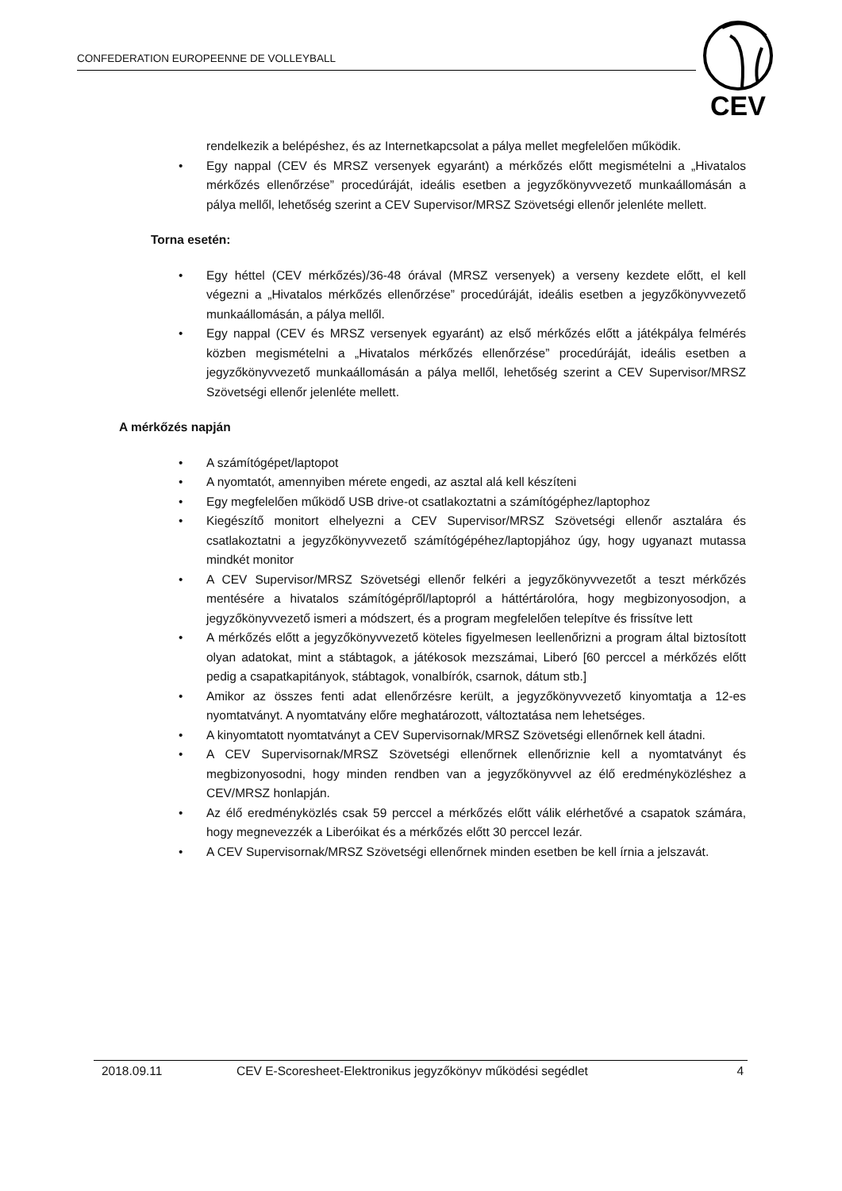CONFEDERATION EUROPEENNE DE VOLLEYBALL
CEV
rendelkezik a belépéshez, és az Internetkapcsolat a pálya mellet megfelelően működik.
• Egy nappal (CEV és MRSZ versenyek egyaránt) a mérkőzés előtt megismételni a „Hivatalos mérkőzés ellenőrzése” procedúráját, ideális esetben a jegyzőkönyvvezető munkaállomásán a pálya mellől, lehetőség szerint a CEV Supervisor/MRSZ Szövetségi ellenőr jelenléte mellett.
Torna esetén:
• Egy héttel (CEV mérkőzés)/36-48 órával (MRSZ versenyek) a verseny kezdete előtt, el kell végezni a „Hivatalos mérkőzés ellenőrzése” procedúráját, ideális esetben a jegyzőkönyvvezető munkaállomásán, a pálya mellől.
• Egy nappal (CEV és MRSZ versenyek egyaránt) az első mérkőzés előtt a játékpálya felmérés közben megismételni a „Hivatalos mérkőzés ellenőrzése” procedúráját, ideális esetben a jegyzőkönyvvezető munkaállomásán a pálya mellől, lehetőség szerint a CEV Supervisor/MRSZ Szövetségi ellenőr jelenléte mellett.
A mérkőzés napján
• A számítógépet/laptopot
• A nyomtatót, amennyiben mérete engedi, az asztal alá kell készíteni
• Egy megfelelően működő USB drive-ot csatlakoztatni a számítógéphez/laptophoz
• Kiegészítő monitort elhelyezni a CEV Supervisor/MRSZ Szövetségi ellenőr asztalára és csatlakoztatni a jegyzőkönyvvezető számítógépéhez/laptopjához úgy, hogy ugyanazt mutassa mindkét monitor
• A CEV Supervisor/MRSZ Szövetségi ellenőr felkéri a jegyzőkönyvvezetőt a teszt mérkőzés mentésére a hivatalos számítógépről/laptopról a háttértárolóra, hogy megbizonyosodjon, a jegyzőkönyvvezető ismeri a módszert, és a program megfelelően telepítve és frissítve lett
• A mérkőzés előtt a jegyzőkönyvvezető köteles figyelmesen leellenőrizni a program által biztosított olyan adatokat, mint a stábtagok, a játékosok mezszámai, Liberó [60 perccel a mérkőzés előtt pedig a csapatkapitányok, stábtagok, vonalbírók, csarnok, dátum stb.]
• Amikor az összes fenti adat ellenőrzésre került, a jegyzőkönyvvezető kinyomtatja a 12-es nyomtatványt. A nyomtatvány előre meghatározott, változtatása nem lehetséges.
• A kinyomtatott nyomtatványt a CEV Supervisornak/MRSZ Szövetségi ellenőrnek kell átadni.
• A CEV Supervisornak/MRSZ Szövetségi ellenőrnek ellenőriznie kell a nyomtatványt és megbizonyosodni, hogy minden rendben van a jegyzőkönyvvel az élő eredményközléshez a CEV/MRSZ honlapján.
• Az élő eredményközlés csak 59 perccel a mérkőzés előtt válik elérhetővé a csapatok számára, hogy megnevezzék a Liberóikat és a mérkőzés előtt 30 perccel lezár.
• A CEV Supervisornak/MRSZ Szövetségi ellenőrnek minden esetben be kell írnia a jelszavát.
2018.09.11 CEV E-Scoresheet-Elektronikus jegyzőkönyv működési segédlet 4